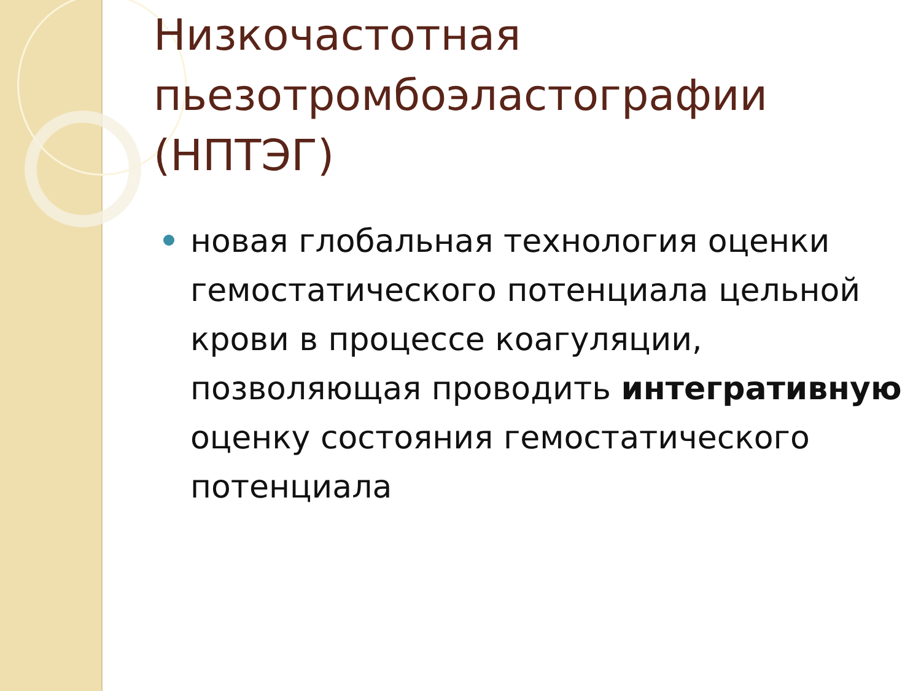Низкочастотная пьезотромбоэластографии (НПТЭГ)
новая глобальная технология оценки гемостатического потенциала цельной крови в процессе коагуляции, позволяющая проводить интегративную оценку состояния гемостатического потенциала